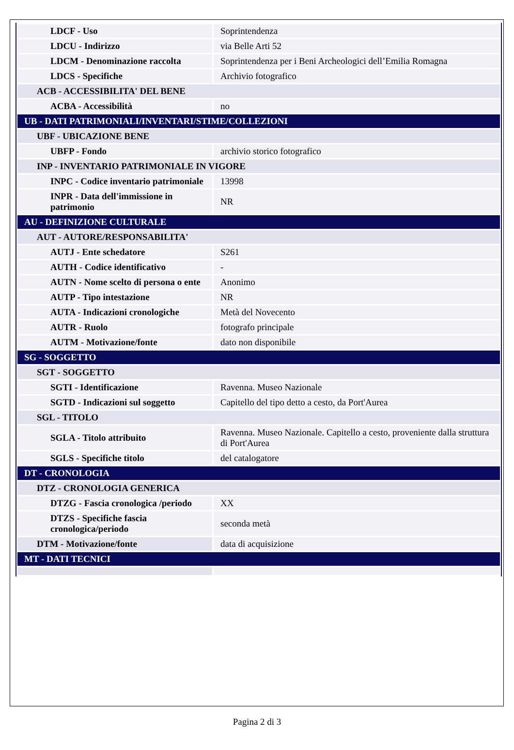| LDCF - Uso | Soprintendenza |
| LDCU - Indirizzo | via Belle Arti 52 |
| LDCM - Denominazione raccolta | Soprintendenza per i Beni Archeologici dell’Emilia Romagna |
| LDCS - Specifiche | Archivio fotografico |
| ACB - ACCESSIBILITA' DEL BENE | |
| ACBA - Accessibilità | no |
| UB - DATI PATRIMONIALI/INVENTARI/STIME/COLLEZIONI | |
| UBF - UBICAZIONE BENE | |
| UBFP - Fondo | archivio storico fotografico |
| INP - INVENTARIO PATRIMONIALE IN VIGORE | |
| INPC - Codice inventario patrimoniale | 13998 |
| INPR - Data dell'immissione in patrimonio | NR |
| AU - DEFINIZIONE CULTURALE | |
| AUT - AUTORE/RESPONSABILITA' | |
| AUTJ - Ente schedatore | S261 |
| AUTH - Codice identificativo | - |
| AUTN - Nome scelto di persona o ente | Anonimo |
| AUTP - Tipo intestazione | NR |
| AUTA - Indicazioni cronologiche | Metà del Novecento |
| AUTR - Ruolo | fotografo principale |
| AUTM - Motivazione/fonte | dato non disponibile |
| SG - SOGGETTO | |
| SGT - SOGGETTO | |
| SGTI - Identificazione | Ravenna. Museo Nazionale |
| SGTD - Indicazioni sul soggetto | Capitello del tipo detto a cesto, da Port'Aurea |
| SGL - TITOLO | |
| SGLA - Titolo attribuito | Ravenna. Museo Nazionale. Capitello a cesto, proveniente dalla struttura di Port'Aurea |
| SGLS - Specifiche titolo | del catalogatore |
| DT - CRONOLOGIA | |
| DTZ - CRONOLOGIA GENERICA | |
| DTZG - Fascia cronologica /periodo | XX |
| DTZS - Specifiche fascia cronologica/periodo | seconda metà |
| DTM - Motivazione/fonte | data di acquisizione |
| MT - DATI TECNICI | |
Pagina 2 di 3